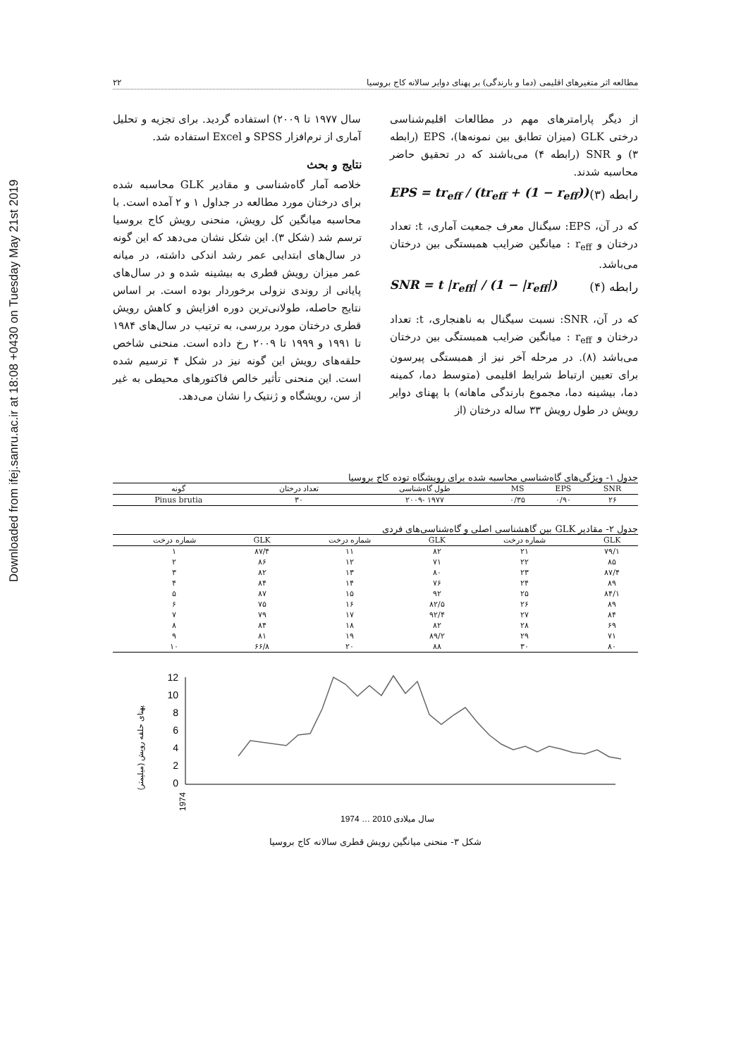Downloaded from ifej.sanru.ac.ir at 18:08 +0430 on Tuesday May 21st 2019
مطالعه اثر متغیرهای اقلیمی (دما و بارندگی) بر پهنای دوایر سالانه کاج بروسیا ۲۲
از دیگر پارامترهای مهم در مطالعات اقلیم‌شناسی درختی GLK (میزان تطابق بین نمونه‌ها)، EPS (رابطه ۳) و SNR (رابطه ۴) می‌باشند که در تحقیق حاضر محاسبه شدند.
EPS = tr<sub>eff</sub> / (tr<sub>eff</sub> + (1 − r<sub>eff</sub>)) رابطه (۳)
که در آن، EPS: سیگنال معرف جمعیت آماری، t: تعداد درختان و r<sub>eff</sub> : میانگین ضرایب همبستگی بین درختان می‌باشد.
SNR = t |r<sub>eff</sub>| / (1 − |r<sub>eff</sub>|) رابطه (۴)
که در آن، SNR: نسبت سیگنال به ناهنجاری، t: تعداد درختان و r<sub>eff</sub> : میانگین ضرایب همبستگی بین درختان می‌باشد (۸). در مرحله آخر نیز از همبستگی پیرسون برای تعیین ارتباط شرایط اقلیمی (متوسط دما، کمینه دما، بیشینه دما، مجموع بارندگی ماهانه) با پهنای دوایر رویش در طول رویش ۳۳ ساله درختان (از
سال ۱۹۷۷ تا ۲۰۰۹) استفاده گردید. برای تجزیه و تحلیل آماری از نرم‌افزار SPSS و Excel استفاده شد.
نتایج و بحث
خلاصه آمار گاه‌شناسی و مقادیر GLK محاسبه شده برای درختان مورد مطالعه در جداول ۱ و ۲ آمده است. با محاسبه میانگین کل رویش، منحنی رویش کاج بروسیا ترسم شد (شکل ۳). این شکل نشان می‌دهد که این گونه در سال‌های ابتدایی عمر رشد اندکی داشته، در میانه عمر میزان رویش قطری به بیشینه شده و در سال‌های پایانی از روندی نزولی برخوردار بوده است. بر اساس نتایج حاصله، طولانی‌ترین دوره افزایش و کاهش رویش قطری درختان مورد بررسی، به ترتیب در سال‌های ۱۹۸۴ تا ۱۹۹۱ و ۱۹۹۹ تا ۲۰۰۹ رخ داده است. منحنی شاخص حلقه‌های رویش این گونه نیز در شکل ۴ ترسیم شده است. این منحنی تأثیر خالص فاکتورهای محیطی به غیر از سن، رویشگاه و ژنتیک را نشان می‌دهد.
جدول ۱- ویژگی‌های گاه‌شناسی محاسبه شده برای رویشگاه توده کاج بروسیا
| SNR | EPS | MS | طول گاه‌شناسی | تعداد درختان | گونه |
| --- | --- | --- | --- | --- | --- |
| ۲۶ | ۰/۹۰ | ۰/۳۵ | ۱۹۷۷ -۲۰۰۹ | ۳۰ | Pinus brutia |
جدول ۲- مقادیر GLK بین گاهشناسی اصلی و گاه‌شناسی‌های فردی
| GLK | شماره درخت | GLK | شماره درخت | GLK | شماره درخت |
| --- | --- | --- | --- | --- | --- |
| ۷۹/۱ | ۲۱ | ۸۲ | ۱۱ | ۸۷/۴ | ۱ |
| ۸۵ | ۲۲ | ۷۱ | ۱۲ | ۸۶ | ۲ |
| ۸۷/۴ | ۲۳ | ۸۰ | ۱۳ | ۸۲ | ۳ |
| ۸۹ | ۲۴ | ۷۶ | ۱۴ | ۸۴ | ۴ |
| ۸۴/۱ | ۲۵ | ۹۲ | ۱۵ | ۸۷ | ۵ |
| ۸۹ | ۲۶ | ۸۲/۵ | ۱۶ | ۷۵ | ۶ |
| ۸۴ | ۲۷ | ۹۲/۴ | ۱۷ | ۷۹ | ۷ |
| ۶۹ | ۲۸ | ۸۲ | ۱۸ | ۸۴ | ۸ |
| ۷۱ | ۲۹ | ۸۹/۲ | ۱۹ | ۸۱ | ۹ |
| ۸۰ | ۳۰ | ۸۸ | ۲۰ | ۶۶/۸ | ۱۰ |
پهنای حلقه رویش (میلیمتر)
12
10
8
6
4
2
0
1974
1974 … 2010 سال میلادی
شکل ۳- منحنی میانگین رویش قطری سالانه کاج بروسیا